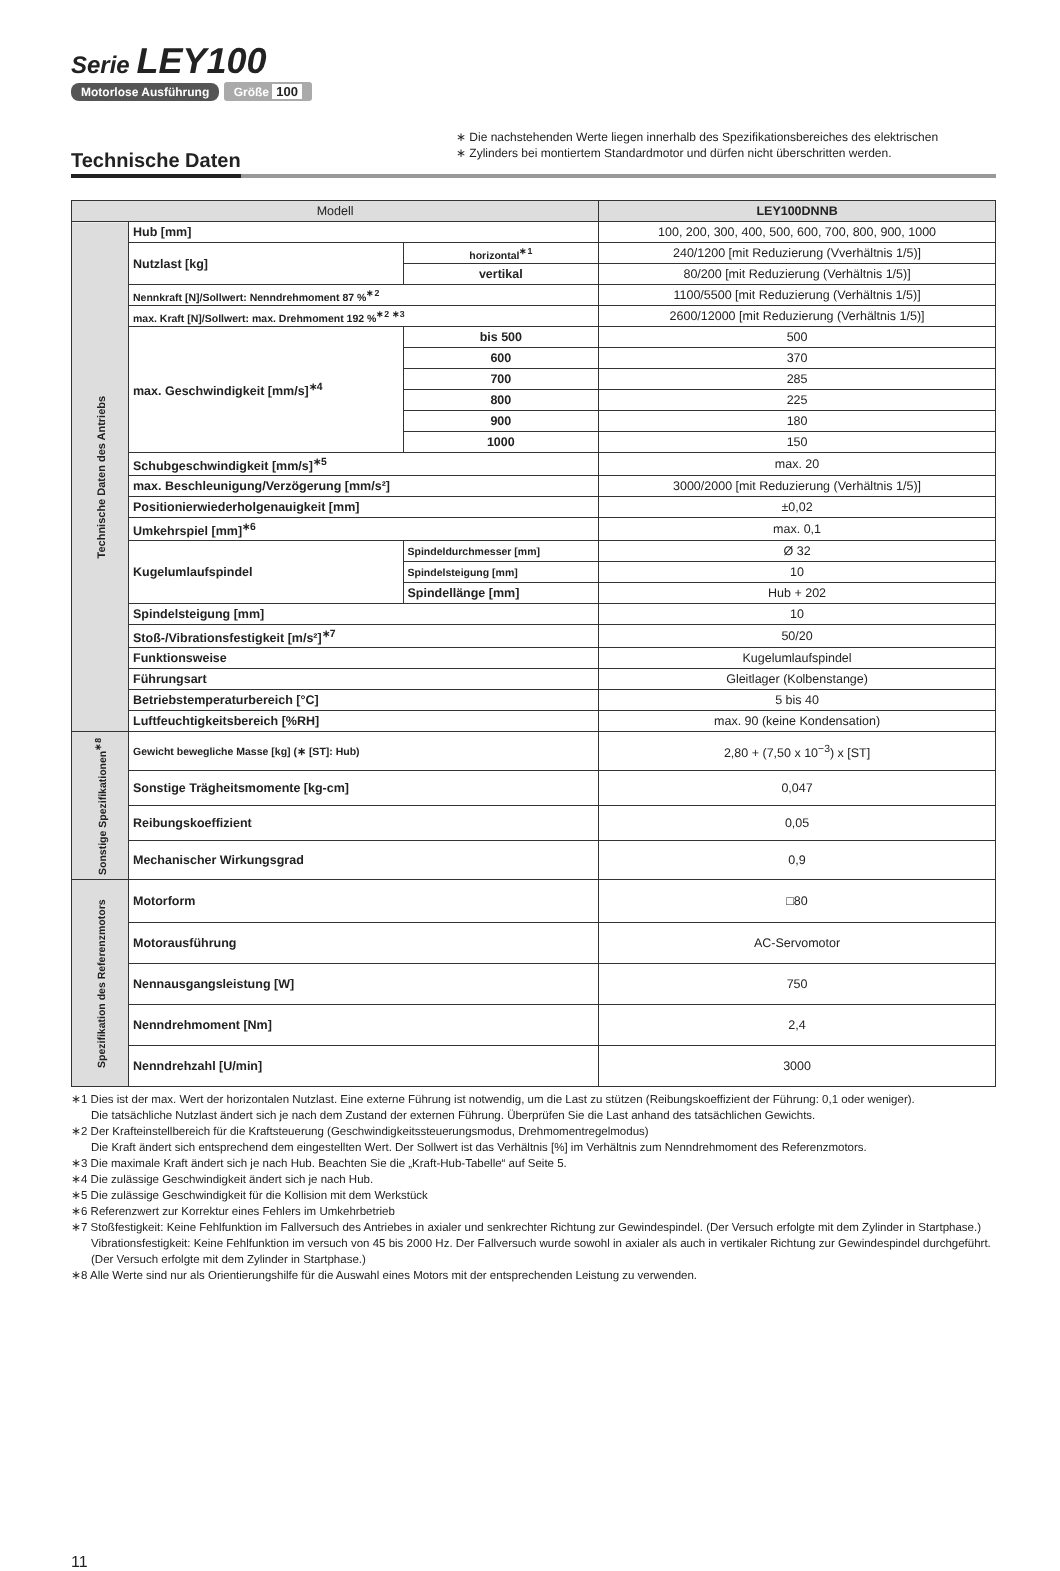Serie LEY100
Motorlose Ausführung Größe 100
Technische Daten
∗ Die nachstehenden Werte liegen innerhalb des Spezifikationsbereiches des elektrischen
∗ Zylinders bei montiertem Standardmotor und dürfen nicht überschritten werden.
| Modell | | | LEY100DNNB |
| --- | --- | --- | --- |
| Technische Daten des Antriebs | Hub [mm] | | 100, 200, 300, 400, 500, 600, 700, 800, 900, 1000 |
| | Nutzlast [kg] | horizontal<sup>∗1</sup> | 240/1200 [mit Reduzierung (Vverhältnis 1/5)] |
| | | vertikal | 80/200 [mit Reduzierung (Verhältnis 1/5)] |
| | Nennkraft [N]/Sollwert: Nenndrehmoment 87 %<sup>∗2</sup> | | 1100/5500 [mit Reduzierung (Verhältnis 1/5)] |
| | max. Kraft [N]/Sollwert: max. Drehmoment 192 %<sup>∗2 ∗3</sup> | | 2600/12000 [mit Reduzierung (Verhältnis 1/5)] |
| | max. Geschwindigkeit [mm/s]<sup>∗4</sup> | bis 500 | 500 |
| | | 600 | 370 |
| | | 700 | 285 |
| | | 800 | 225 |
| | | 900 | 180 |
| | | 1000 | 150 |
| | Schubgeschwindigkeit [mm/s]<sup>∗5</sup> | | max. 20 |
| | max. Beschleunigung/Verzögerung [mm/s²] | | 3000/2000 [mit Reduzierung (Verhältnis 1/5)] |
| | Positionierwiederholgenauigkeit [mm] | | ±0,02 |
| | Umkehrspiel [mm]<sup>∗6</sup> | | max. 0,1 |
| | Kugelumlaufspindel | Spindeldurchmesser [mm] | Ø 32 |
| | | Spindelsteigung [mm] | 10 |
| | | Spindellänge [mm] | Hub + 202 |
| | Spindelsteigung [mm] | | 10 |
| | Stoß-/Vibrationsfestigkeit [m/s²]<sup>∗7</sup> | | 50/20 |
| | Funktionsweise | | Kugelumlaufspindel |
| | Führungsart | | Gleitlager (Kolbenstange) |
| | Betriebstemperaturbereich [°C] | | 5 bis 40 |
| | Luftfeuchtigkeitsbereich [%RH] | | max. 90 (keine Kondensation) |
| Sonstige Spezifikationen<sup>∗8</sup> | Gewicht bewegliche Masse [kg] (∗ [ST]: Hub) | | 2,80 + (7,50 x 10<sup>−3</sup>) x [ST] |
| | Sonstige Trägheitsmomente [kg-cm] | | 0,047 |
| | Reibungskoeffizient | | 0,05 |
| | Mechanischer Wirkungsgrad | | 0,9 |
| Spezifikation des Referenzmotors | Motorform | | □80 |
| | Motorausführung | | AC-Servomotor |
| | Nennausgangsleistung [W] | | 750 |
| | Nenndrehmoment [Nm] | | 2,4 |
| | Nenndrehzahl [U/min] | | 3000 |
∗1 Dies ist der max. Wert der horizontalen Nutzlast. Eine externe Führung ist notwendig, um die Last zu stützen (Reibungskoeffizient der Führung: 0,1 oder weniger).
Die tatsächliche Nutzlast ändert sich je nach dem Zustand der externen Führung. Überprüfen Sie die Last anhand des tatsächlichen Gewichts.
∗2 Der Krafteinstellbereich für die Kraftsteuerung (Geschwindigkeitssteuerungsmodus, Drehmomentregelmodus)
Die Kraft ändert sich entsprechend dem eingestellten Wert. Der Sollwert ist das Verhältnis [%] im Verhältnis zum Nenndrehmoment des Referenzmotors.
∗3 Die maximale Kraft ändert sich je nach Hub. Beachten Sie die „Kraft-Hub-Tabelle“ auf Seite 5.
∗4 Die zulässige Geschwindigkeit ändert sich je nach Hub.
∗5 Die zulässige Geschwindigkeit für die Kollision mit dem Werkstück
∗6 Referenzwert zur Korrektur eines Fehlers im Umkehrbetrieb
∗7 Stoßfestigkeit: Keine Fehlfunktion im Fallversuch des Antriebes in axialer und senkrechter Richtung zur Gewindespindel. (Der Versuch erfolgte mit dem Zylinder in Startphase.)
Vibrationsfestigkeit: Keine Fehlfunktion im versuch von 45 bis 2000 Hz. Der Fallversuch wurde sowohl in axialer als auch in vertikaler Richtung zur Gewindespindel durchgeführt. (Der Versuch erfolgte mit dem Zylinder in Startphase.)
∗8 Alle Werte sind nur als Orientierungshilfe für die Auswahl eines Motors mit der entsprechenden Leistung zu verwenden.
11